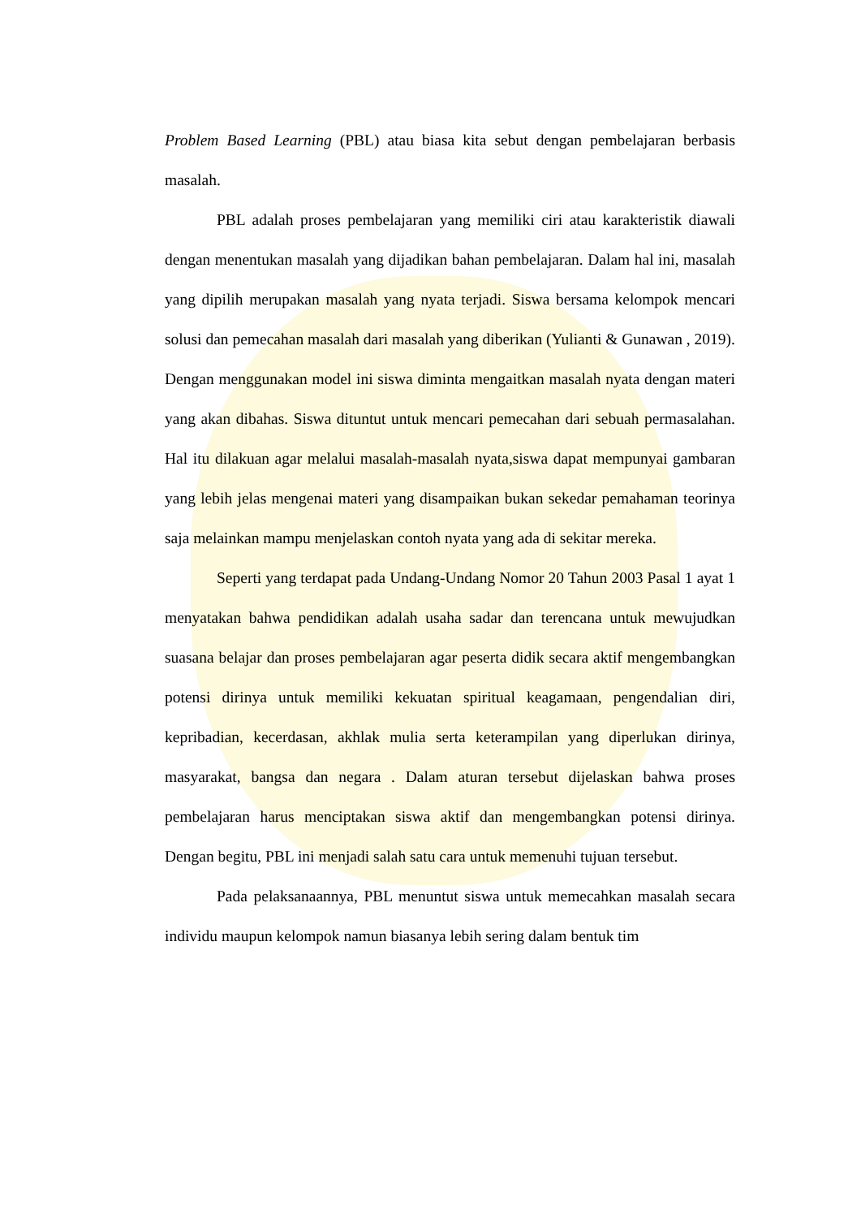Problem Based Learning (PBL) atau biasa kita sebut dengan pembelajaran berbasis masalah.
PBL adalah proses pembelajaran yang memiliki ciri atau karakteristik diawali dengan menentukan masalah yang dijadikan bahan pembelajaran. Dalam hal ini, masalah yang dipilih merupakan masalah yang nyata terjadi. Siswa bersama kelompok mencari solusi dan pemecahan masalah dari masalah yang diberikan (Yulianti & Gunawan , 2019). Dengan menggunakan model ini siswa diminta mengaitkan masalah nyata dengan materi yang akan dibahas. Siswa dituntut untuk mencari pemecahan dari sebuah permasalahan. Hal itu dilakuan agar melalui masalah-masalah nyata,siswa dapat mempunyai gambaran yang lebih jelas mengenai materi yang disampaikan bukan sekedar pemahaman teorinya saja melainkan mampu menjelaskan contoh nyata yang ada di sekitar mereka.
Seperti yang terdapat pada Undang-Undang Nomor 20 Tahun 2003 Pasal 1 ayat 1 menyatakan bahwa pendidikan adalah usaha sadar dan terencana untuk mewujudkan suasana belajar dan proses pembelajaran agar peserta didik secara aktif mengembangkan potensi dirinya untuk memiliki kekuatan spiritual keagamaan, pengendalian diri, kepribadian, kecerdasan, akhlak mulia serta keterampilan yang diperlukan dirinya, masyarakat, bangsa dan negara . Dalam aturan tersebut dijelaskan bahwa proses pembelajaran harus menciptakan siswa aktif dan mengembangkan potensi dirinya. Dengan begitu, PBL ini menjadi salah satu cara untuk memenuhi tujuan tersebut.
Pada pelaksanaannya, PBL menuntut siswa untuk memecahkan masalah secara individu maupun kelompok namun biasanya lebih sering dalam bentuk tim